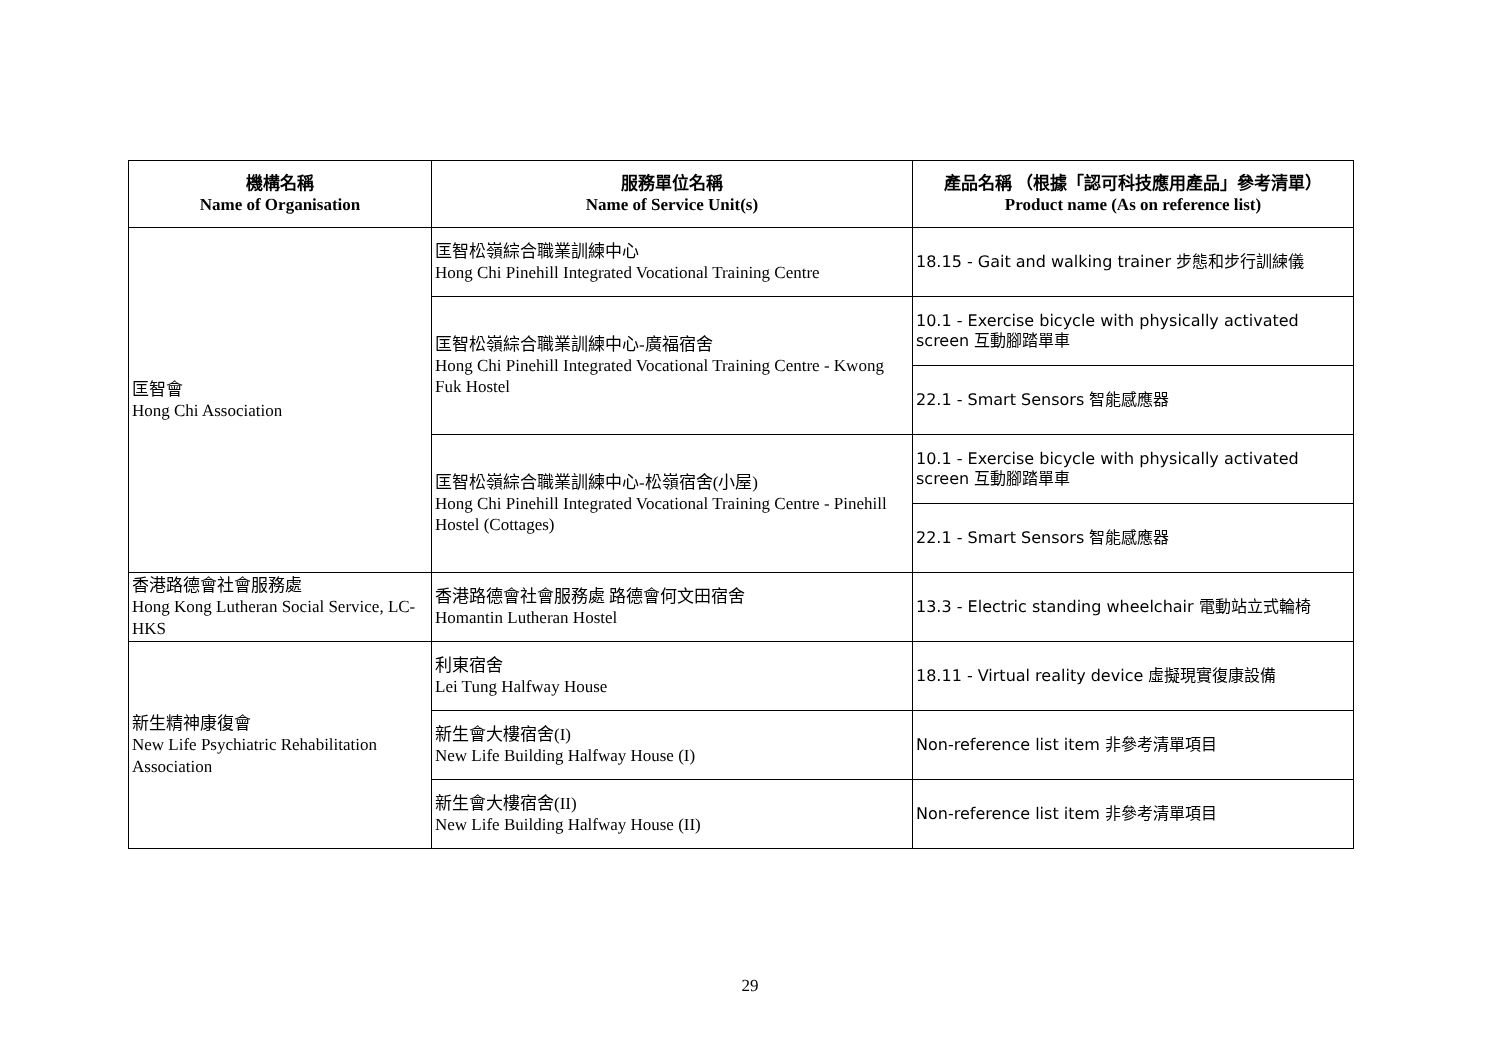| 機構名稱 Name of Organisation | 服務單位名稱 Name of Service Unit(s) | 產品名稱 （根據「認可科技應用產品」參考清單） Product name (As on reference list) |
| --- | --- | --- |
| 匡智會 Hong Chi Association | 匡智松嶺綜合職業訓練中心 Hong Chi Pinehill Integrated Vocational Training Centre | 18.15 - Gait and walking trainer 步態和步行訓練儀 |
| | 匡智松嶺綜合職業訓練中心-廣福宿舍 Hong Chi Pinehill Integrated Vocational Training Centre - Kwong Fuk Hostel | 10.1 - Exercise bicycle with physically activated screen 互動腳踏單車 |
| | | 22.1 - Smart Sensors 智能感應器 |
| | 匡智松嶺綜合職業訓練中心-松嶺宿舍(小屋) Hong Chi Pinehill Integrated Vocational Training Centre - Pinehill Hostel (Cottages) | 10.1 - Exercise bicycle with physically activated screen 互動腳踏單車 |
| | | 22.1 - Smart Sensors 智能感應器 |
| 香港路德會社會服務處 Hong Kong Lutheran Social Service, LC-HKS | 香港路德會社會服務處 路德會何文田宿舍 Homantin Lutheran Hostel | 13.3 - Electric standing wheelchair 電動站立式輪椅 |
| 新生精神康復會 New Life Psychiatric Rehabilitation Association | 利東宿舍 Lei Tung Halfway House | 18.11 - Virtual reality device 虛擬現實復康設備 |
| | 新生會大樓宿舍(I) New Life Building Halfway House (I) | Non-reference list item 非參考清單項目 |
| | 新生會大樓宿舍(II) New Life Building Halfway House (II) | Non-reference list item 非參考清單項目 |
29